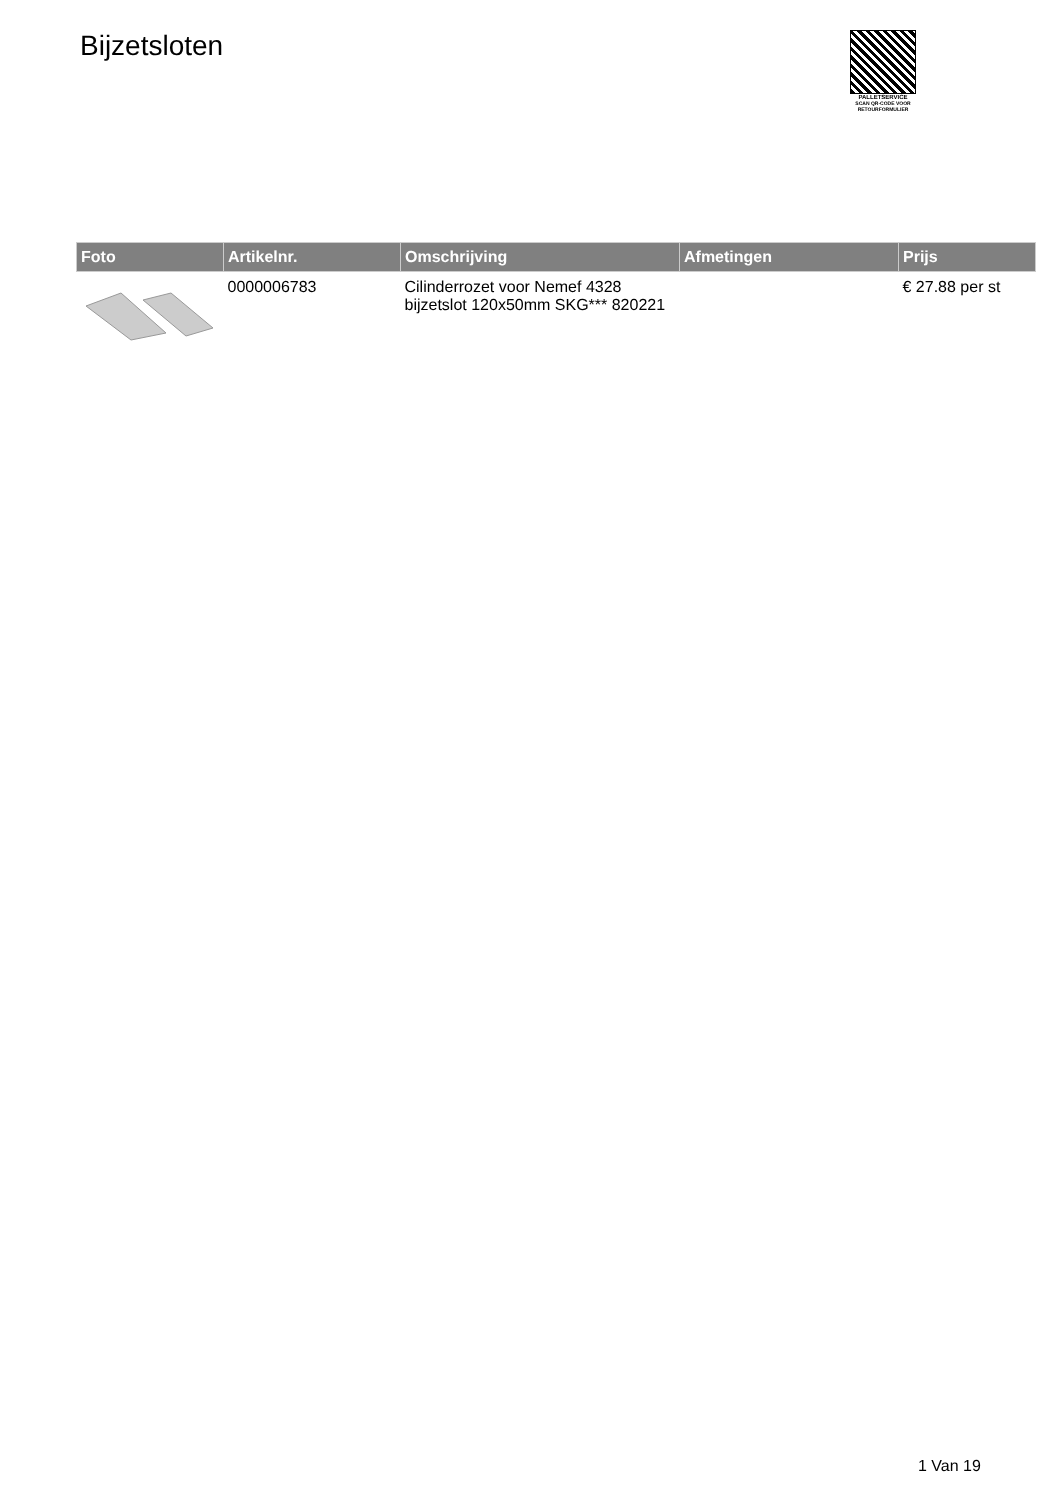Bijzetsloten
PALLETSERVICE
SCAN QR-CODE VOOR RETOURFORMULIER
| Foto | Artikelnr. | Omschrijving | Afmetingen | Prijs |
| --- | --- | --- | --- | --- |
| | 0000006783 | Cilinderrozet voor Nemef 4328 bijzetslot 120x50mm SKG*** 820221 | | € 27.88 per st |
1 Van 19